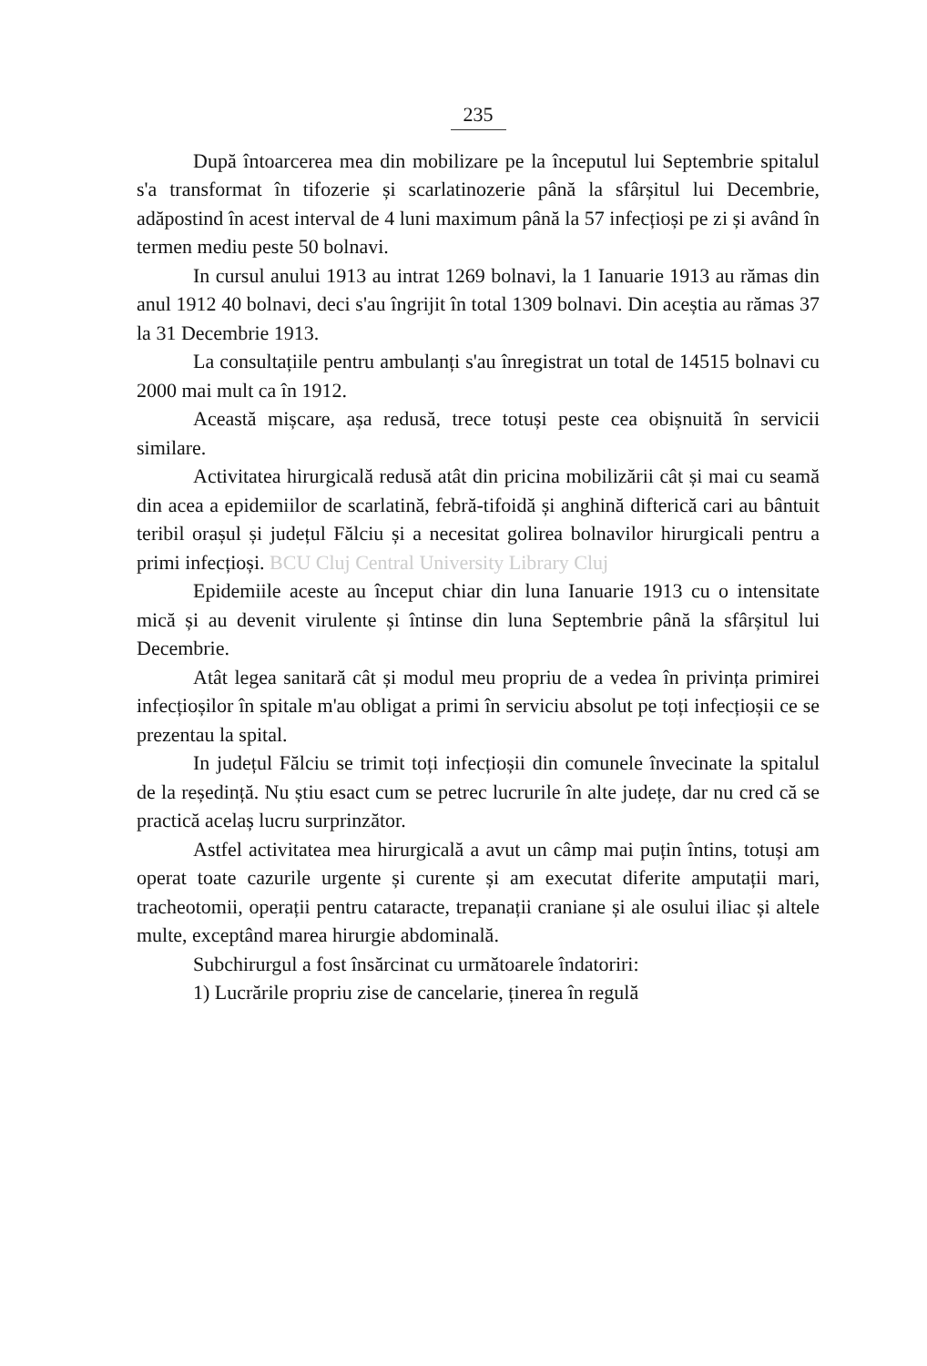235
După întoarcerea mea din mobilizare pe la începutul lui Septembrie spitalul s'a transformat în tifozerie și scarlatinozerie până la sfârșitul lui Decembrie, adăpostind în acest interval de 4 luni maximum până la 57 infecțioși pe zi și având în termen mediu peste 50 bolnavi.
In cursul anului 1913 au intrat 1269 bolnavi, la 1 Ianuarie 1913 au rămas din anul 1912 40 bolnavi, deci s'au îngrijit în total 1309 bolnavi. Din aceștia au rămas 37 la 31 Decembrie 1913.
La consultațiile pentru ambulanți s'au înregistrat un total de 14515 bolnavi cu 2000 mai mult ca în 1912.
Această mișcare, așa redusă, trece totuși peste cea obișnuită în servicii similare.
Activitatea hirurgicală redusă atât din pricina mobilizării cât și mai cu seamă din acea a epidemiilor de scarlatină, febră-tifoidă și anghină difterică cari au bântuit teribil orașul și județul Fălciu și a necesitat golirea bolnavilor hirurgicali pentru a primi infecțioși. BCU Cluj Central University Library Cluj
Epidemiile aceste au început chiar din luna Ianuarie 1913 cu o intensitate mică și au devenit virulente și întinse din luna Septembrie până la sfârșitul lui Decembrie.
Atât legea sanitară cât și modul meu propriu de a vedea în privința primirei infecțioșilor în spitale m'au obligat a primi în serviciu absolut pe toți infecțioșii ce se prezentau la spital.
In județul Fălciu se trimit toți infecțioșii din comunele învecinate la spitalul de la reședință. Nu știu esact cum se petrec lucrurile în alte județe, dar nu cred că se practică acelaș lucru surprinzător.
Astfel activitatea mea hirurgicală a avut un câmp mai puțin întins, totuși am operat toate cazurile urgente și curente și am executat diferite amputații mari, tracheotomii, operații pentru cataracte, trepanații craniane și ale osului iliac și altele multe, exceptând marea hirurgie abdominală.
Subchirurgul a fost însărcinat cu următoarele îndatoriri:
1) Lucrările propriu zise de cancelarie, ținerea în regulă